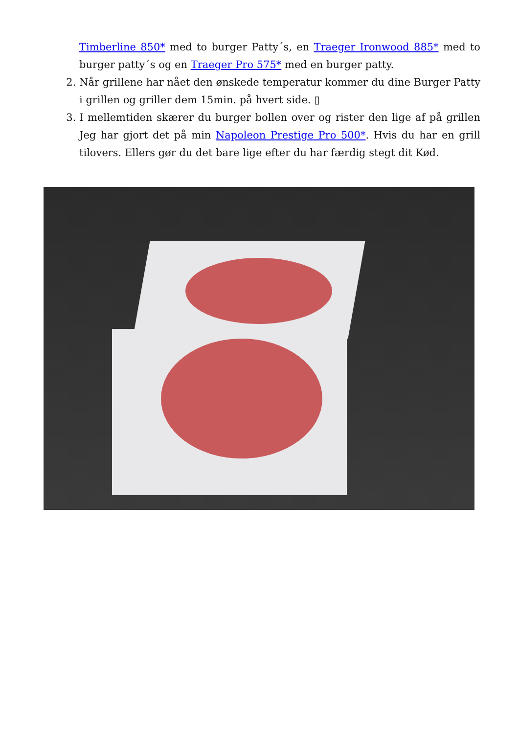Timberline 850* med to burger Patty´s, en Traeger Ironwood 885* med to burger patty´s og en Traeger Pro 575* med en burger patty.
2. Når grillene har nået den ønskede temperatur kommer du dine Burger Patty i grillen og griller dem 15min. på hvert side. ▯
3. I mellemtiden skærer du burger bollen over og rister den lige af på grillen Jeg har gjort det på min Napoleon Prestige Pro 500*. Hvis du har en grill tilovers. Ellers gør du det bare lige efter du har færdig stegt dit Kød.